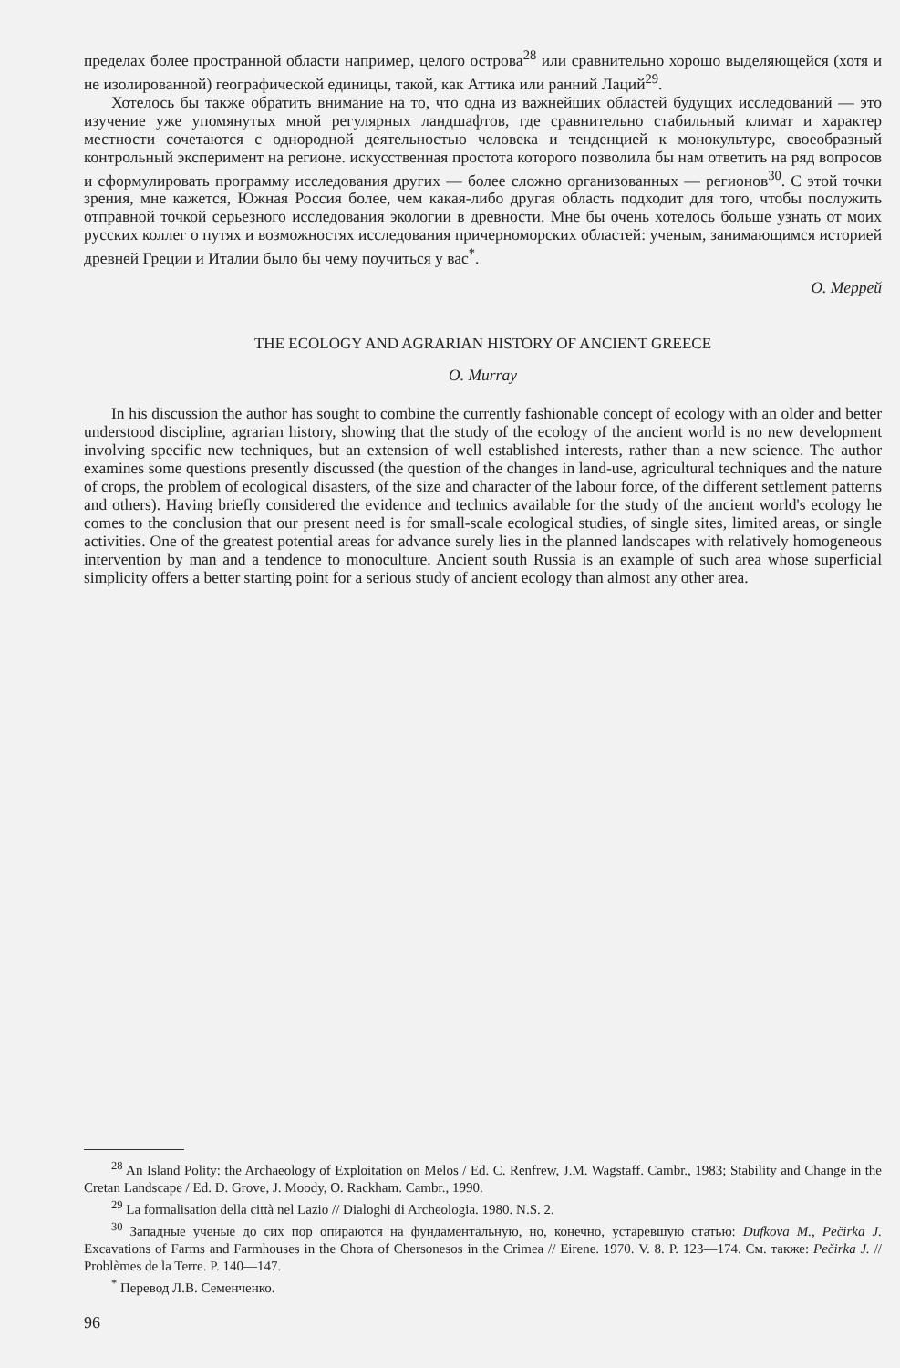пределах более пространной области например, целого острова<sup>28</sup> или сравнительно хорошо выделяющейся (хотя и не изолированной) географической единицы, такой, как Аттика или ранний Лаций<sup>29</sup>.
Хотелось бы также обратить внимание на то, что одна из важнейших областей будущих исследований — это изучение уже упомянутых мной регулярных ландшафтов, где сравнительно стабильный климат и характер местности сочетаются с однородной деятельностью человека и тенденцией к монокультуре, своеобразный контрольный эксперимент на регионе. искусственная простота которого позволила бы нам ответить на ряд вопросов и сформулировать программу исследования других — более сложно организованных — регионов<sup>30</sup>. С этой точки зрения, мне кажется, Южная Россия более, чем какая-либо другая область подходит для того, чтобы послужить отправной точкой серьезного исследования экологии в древности. Мне бы очень хотелось больше узнать от моих русских коллег о путях и возможностях исследования причерноморских областей: ученым, занимающимся историей древней Греции и Италии было бы чему поучиться у вас<sup>*</sup>.
О. Меррей
THE ECOLOGY AND AGRARIAN HISTORY OF ANCIENT GREECE
O. Murray
In his discussion the author has sought to combine the currently fashionable concept of ecology with an older and better understood discipline, agrarian history, showing that the study of the ecology of the ancient world is no new development involving specific new techniques, but an extension of well established interests, rather than a new science. The author examines some questions presently discussed (the question of the changes in land-use, agricultural techniques and the nature of crops, the problem of ecological disasters, of the size and character of the labour force, of the different settlement patterns and others). Having briefly considered the evidence and technics available for the study of the ancient world's ecology he comes to the conclusion that our present need is for small-scale ecological studies, of single sites, limited areas, or single activities. One of the greatest potential areas for advance surely lies in the planned landscapes with relatively homogeneous intervention by man and a tendence to monoculture. Ancient south Russia is an example of such area whose superficial simplicity offers a better starting point for a serious study of ancient ecology than almost any other area.
<sup>28</sup> An Island Polity: the Archaeology of Exploitation on Melos / Ed. C. Renfrew, J.M. Wagstaff. Cambr., 1983; Stability and Change in the Cretan Landscape / Ed. D. Grove, J. Moody, O. Rackham. Cambr., 1990.
<sup>29</sup> La formalisation della città nel Lazio // Dialoghi di Archeologia. 1980. N.S. 2.
<sup>30</sup> Западные ученые до сих пор опираются на фундаментальную, но, конечно, устаревшую статью: Dufkova M., Pečirka J. Excavations of Farms and Farmhouses in the Chora of Chersonesos in the Crimea // Eirene. 1970. V. 8. P. 123—174. См. также: Pečirka J. // Problèmes de la Terre. P. 140—147.
<sup>*</sup> Перевод Л.В. Семенченко.
96